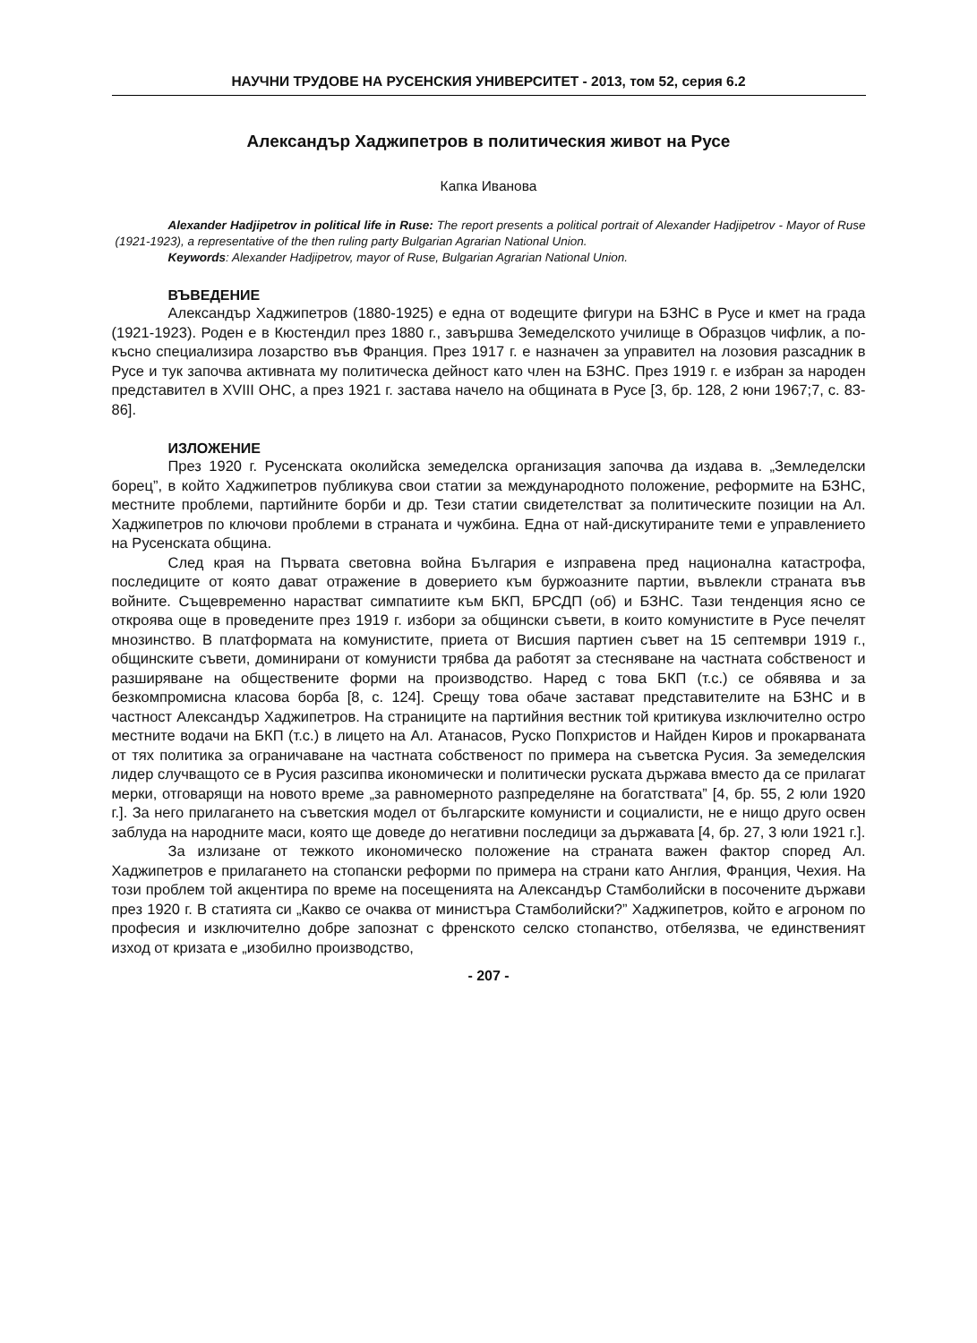НАУЧНИ ТРУДОВЕ НА РУСЕНСКИЯ УНИВЕРСИТЕТ - 2013, том 52, серия 6.2
Александър Хаджипетров в политическия живот на Русе
Капка Иванова
Alexander Hadjipetrov in political life in Ruse: The report presents a political portrait of Alexander Hadjipetrov - Mayor of Ruse (1921-1923), a representative of the then ruling party Bulgarian Agrarian National Union.
Keywords: Alexander Hadjipetrov, mayor of Ruse, Bulgarian Agrarian National Union.
ВЪВЕДЕНИЕ
Александър Хаджипетров (1880-1925) е една от водещите фигури на БЗНС в Русе и кмет на града (1921-1923). Роден е в Кюстендил през 1880 г., завършва Земеделското училище в Образцов чифлик, а по-късно специализира лозарство във Франция. През 1917 г. е назначен за управител на лозовия разсадник в Русе и тук започва активната му политическа дейност като член на БЗНС. През 1919 г. е избран за народен представител в XVIII ОНС, а през 1921 г. застава начело на общината в Русе [3, бр. 128, 2 юни 1967;7, с. 83-86].
ИЗЛОЖЕНИЕ
През 1920 г. Русенската околийска земеделска организация започва да издава в. „Земледелски борец”, в който Хаджипетров публикува свои статии за международното положение, реформите на БЗНС, местните проблеми, партийните борби и др. Тези статии свидетелстват за политическите позиции на Ал. Хаджипетров по ключови проблеми в страната и чужбина. Една от най-дискутираните теми е управлението на Русенската община.
След края на Първата световна война България е изправена пред национална катастрофа, последиците от която дават отражение в доверието към буржоазните партии, въвлекли страната във войните. Същевременно нарастват симпатиите към БКП, БРСДП (об) и БЗНС. Тази тенденция ясно се откроява още в проведените през 1919 г. избори за общински съвети, в които комунистите в Русе печелят мнозинство. В платформата на комунистите, приета от Висшия партиен съвет на 15 септември 1919 г., общинските съвети, доминирани от комунисти трябва да работят за стесняване на частната собственост и разширяване на обществените форми на производство. Наред с това БКП (т.с.) се обявява и за безкомпромисна класова борба [8, с. 124]. Срещу това обаче застават представителите на БЗНС и в частност Александър Хаджипетров. На страниците на партийния вестник той критикува изключително остро местните водачи на БКП (т.с.) в лицето на Ал. Атанасов, Руско Попхристов и Найден Киров и прокарваната от тях политика за ограничаване на частната собственост по примера на съветска Русия. За земеделския лидер случващото се в Русия разсипва икономически и политически руската държава вместо да се прилагат мерки, отговарящи на новото време „за равномерното разпределяне на богатствата” [4, бр. 55, 2 юли 1920 г.]. За него прилагането на съветския модел от българските комунисти и социалисти, не е нищо друго освен заблуда на народните маси, която ще доведе до негативни последици за държавата [4, бр. 27, 3 юли 1921 г.].
За излизане от тежкото икономическо положение на страната важен фактор според Ал. Хаджипетров е прилагането на стопански реформи по примера на страни като Англия, Франция, Чехия. На този проблем той акцентира по време на посещенията на Александър Стамболийски в посочените държави през 1920 г. В статията си „Какво се очаква от министъра Стамболийски?” Хаджипетров, който е агроном по професия и изключително добре запознат с френското селско стопанство, отбелязва, че единственият изход от кризата е „изобилно производство,
- 207 -